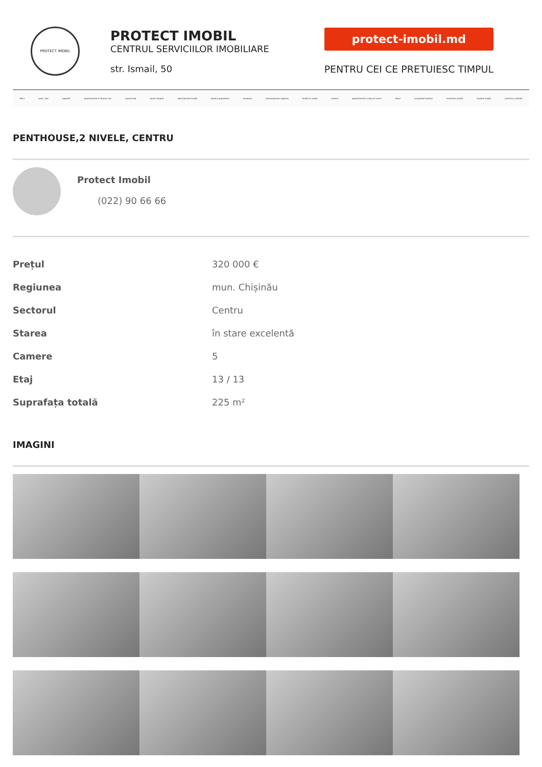PROTECT IMOBIL
PROTECT IMOBIL
CENTRUL SERVICIILOR IMOBILIARE
str. Ismail, 50
protect-imobil.md
PENTRU CEI CE PRETUIESC TIMPUL
oficii case | vile suburbii apartamente în blocuri noi comerciale anunt propriu administrare imobil pentru proprietari evaluare rascumparare urgenta imobil in credit cariera apartamente in blocuri vechi loturi complexe locative inchiriere imobil vinzare imobil control al calitatii
PENTHOUSE,2 NIVELE, CENTRU
Protect Imobil
(022) 90 66 66
| Prețul | 320 000 € |
| Regiunea | mun. Chișinău |
| Sectorul | Centru |
| Starea | în stare excelentă |
| Camere | 5 |
| Etaj | 13 / 13 |
| Suprafața totală | 225 m² |
IMAGINI